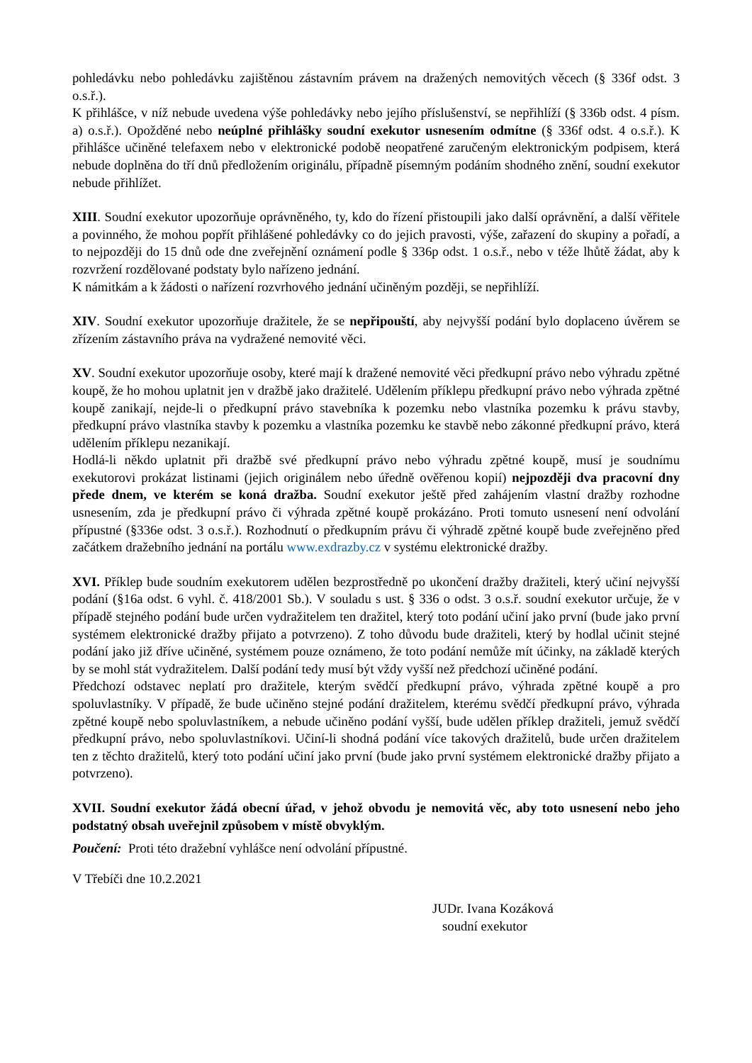pohledávku nebo pohledávku zajištěnou zástavním právem na dražených nemovitých věcech (§ 336f odst. 3 o.s.ř.).
K přihlášce, v níž nebude uvedena výše pohledávky nebo jejího příslušenství, se nepřihlíží (§ 336b odst. 4 písm. a) o.s.ř.). Opožděné nebo neúplné přihlášky soudní exekutor usnesením odmítne (§ 336f odst. 4 o.s.ř.). K přihlášce učiněné telefaxem nebo v elektronické podobě neopatřené zaručeným elektronickým podpisem, která nebude doplněna do tří dnů předložením originálu, případně písemným podáním shodného znění, soudní exekutor nebude přihlížet.
XIII. Soudní exekutor upozorňuje oprávněného, ty, kdo do řízení přistoupili jako další oprávnění, a další věřitele a povinného, že mohou popřít přihlášené pohledávky co do jejich pravosti, výše, zařazení do skupiny a pořadí, a to nejpozději do 15 dnů ode dne zveřejnění oznámení podle § 336p odst. 1 o.s.ř., nebo v téže lhůtě žádat, aby k rozvržení rozdělované podstaty bylo nařízeno jednání.
K námitkám a k žádosti o nařízení rozvrhového jednání učiněným později, se nepřihlíží.
XIV. Soudní exekutor upozorňuje dražitele, že se nepřipouští, aby nejvyšší podání bylo doplaceno úvěrem se zřízením zástavního práva na vydražené nemovité věci.
XV. Soudní exekutor upozorňuje osoby, které mají k dražené nemovité věci předkupní právo nebo výhradu zpětné koupě, že ho mohou uplatnit jen v dražbě jako dražitelé. Udělením příklepu předkupní právo nebo výhrada zpětné koupě zanikají, nejde-li o předkupní právo stavebníka k pozemku nebo vlastníka pozemku k právu stavby, předkupní právo vlastníka stavby k pozemku a vlastníka pozemku ke stavbě nebo zákonné předkupní právo, která udělením příklepu nezanikají.
Hodlá-li někdo uplatnit při dražbě své předkupní právo nebo výhradu zpětné koupě, musí je soudnímu exekutorovi prokázat listinami (jejich originálem nebo úředně ověřenou kopií) nejpozději dva pracovní dny přede dnem, ve kterém se koná dražba. Soudní exekutor ještě před zahájením vlastní dražby rozhodne usnesením, zda je předkupní právo či výhrada zpětné koupě prokázáno. Proti tomuto usnesení není odvolání přípustné (§336e odst. 3 o.s.ř.). Rozhodnutí o předkupním právu či výhradě zpětné koupě bude zveřejněno před začátkem dražebního jednání na portálu www.exdrazby.cz v systému elektronické dražby.
XVI. Příklep bude soudním exekutorem udělen bezprostředně po ukončení dražby dražiteli, který učiní nejvyšší podání (§16a odst. 6 vyhl. č. 418/2001 Sb.). V souladu s ust. § 336 o odst. 3 o.s.ř. soudní exekutor určuje, že v případě stejného podání bude určen vydražitelem ten dražitel, který toto podání učiní jako první (bude jako první systémem elektronické dražby přijato a potvrzeno). Z toho důvodu bude dražiteli, který by hodlal učinit stejné podání jako již dříve učiněné, systémem pouze oznámeno, že toto podání nemůže mít účinky, na základě kterých by se mohl stát vydražitelem. Další podání tedy musí být vždy vyšší než předchozí učiněné podání.
Předchozí odstavec neplatí pro dražitele, kterým svědčí předkupní právo, výhrada zpětné koupě a pro spoluvlastníky. V případě, že bude učiněno stejné podání dražitelem, kterému svědčí předkupní právo, výhrada zpětné koupě nebo spoluvlastníkem, a nebude učiněno podání vyšší, bude udělen příklep dražiteli, jemuž svědčí předkupní právo, nebo spoluvlastníkovi. Učiní-li shodná podání více takových dražitelů, bude určen dražitelem ten z těchto dražitelů, který toto podání učiní jako první (bude jako první systémem elektronické dražby přijato a potvrzeno).
XVII. Soudní exekutor žádá obecní úřad, v jehož obvodu je nemovitá věc, aby toto usnesení nebo jeho podstatný obsah uveřejnil způsobem v místě obvyklým.
Poučení: Proti této dražební vyhlášce není odvolání přípustné.
V Třebíči dne 10.2.2021
JUDr. Ivana Kozáková
soudní exekutor